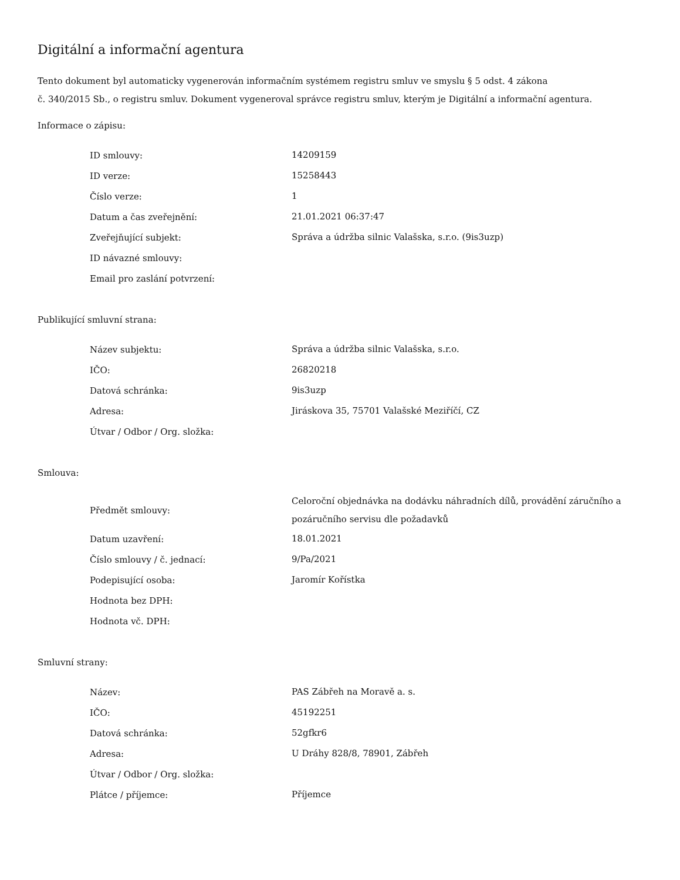Digitální a informační agentura
Tento dokument byl automaticky vygenerován informačním systémem registru smluv ve smyslu § 5 odst. 4 zákona
č. 340/2015 Sb., o registru smluv. Dokument vygeneroval správce registru smluv, kterým je Digitální a informační agentura.
Informace o zápisu:
| ID smlouvy: | 14209159 |
| ID verze: | 15258443 |
| Číslo verze: | 1 |
| Datum a čas zveřejnění: | 21.01.2021 06:37:47 |
| Zveřejňující subjekt: | Správa a údržba silnic Valašska, s.r.o. (9is3uzp) |
| ID návazné smlouvy: | |
| Email pro zaslání potvrzení: | |
Publikující smluvní strana:
| Název subjektu: | Správa a údržba silnic Valašska, s.r.o. |
| IČO: | 26820218 |
| Datová schránka: | 9is3uzp |
| Adresa: | Jiráskova 35, 75701 Valašské Meziříčí, CZ |
| Útvar / Odbor / Org. složka: | |
Smlouva:
| Předmět smlouvy: | Celoroční objednávka na dodávku náhradních dílů, provádění záručního a pozáručního servisu dle požadavků |
| Datum uzavření: | 18.01.2021 |
| Číslo smlouvy / č. jednací: | 9/Pa/2021 |
| Podepisující osoba: | Jaromír Kořístka |
| Hodnota bez DPH: | |
| Hodnota vč. DPH: | |
Smluvní strany:
| Název: | PAS Zábřeh na Moravě a. s. |
| IČO: | 45192251 |
| Datová schránka: | 52gfkr6 |
| Adresa: | U Dráhy 828/8, 78901, Zábřeh |
| Útvar / Odbor / Org. složka: | |
| Plátce / příjemce: | Příjemce |